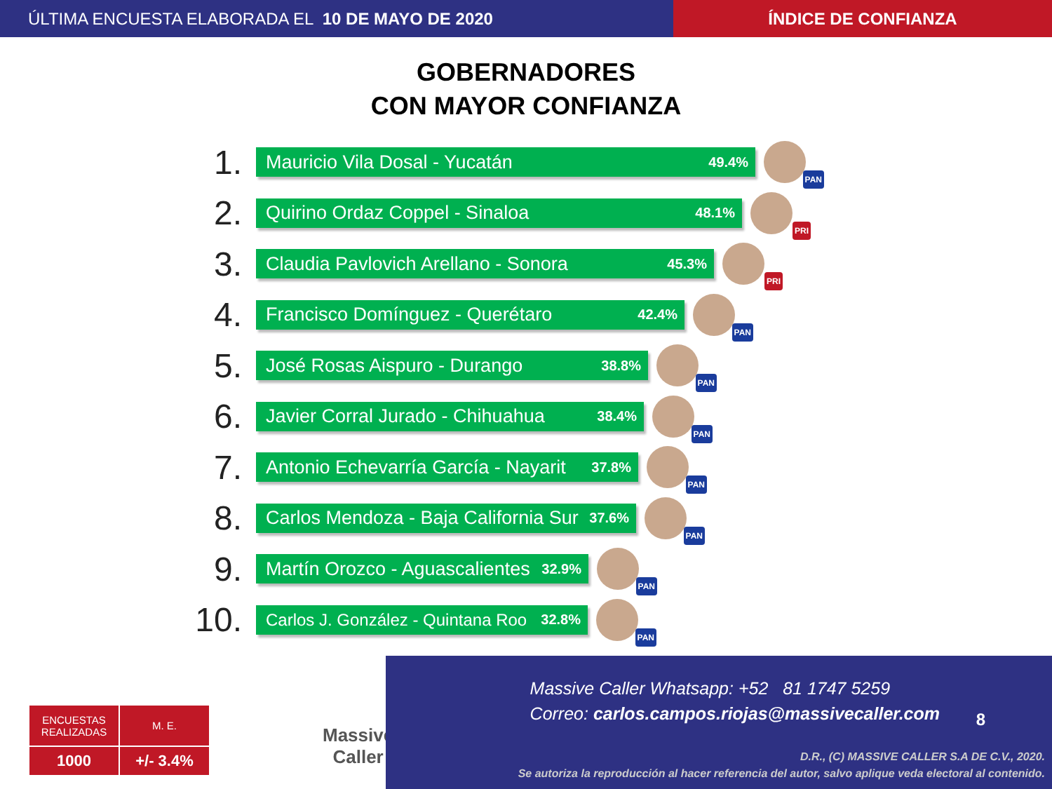ÚLTIMA ENCUESTA ELABORADA EL 10 DE MAYO DE 2020
ÍNDICE DE CONFIANZA
GOBERNADORES
CON MAYOR CONFIANZA
1.
Mauricio Vila Dosal - Yucatán 49.4%
PAN
2.
Quirino Ordaz Coppel - Sinaloa 48.1%
PRI
3.
Claudia Pavlovich Arellano - Sonora 45.3%
PRI
4.
Francisco Domínguez - Querétaro 42.4%
PAN
5.
José Rosas Aispuro - Durango 38.8%
PAN
6.
Javier Corral Jurado - Chihuahua 38.4%
PAN
7.
Antonio Echevarría García - Nayarit 37.8%
PAN
8.
Carlos Mendoza - Baja California Sur 37.6%
PAN
9.
Martín Orozco - Aguascalientes 32.9%
PAN
10.
Carlos J. González - Quintana Roo 32.8%
PAN
| ENCUESTAS REALIZADAS | M. E. |
| 1000 | +/- 3.4% |
Massive
Caller
Massive Caller Whatsapp: +52 81 1747 5259
Correo: carlos.campos.riojas@massivecaller.com
8
D.R., (C) MASSIVE CALLER S.A DE C.V., 2020.
Se autoriza la reproducción al hacer referencia del autor, salvo aplique veda electoral al contenido.